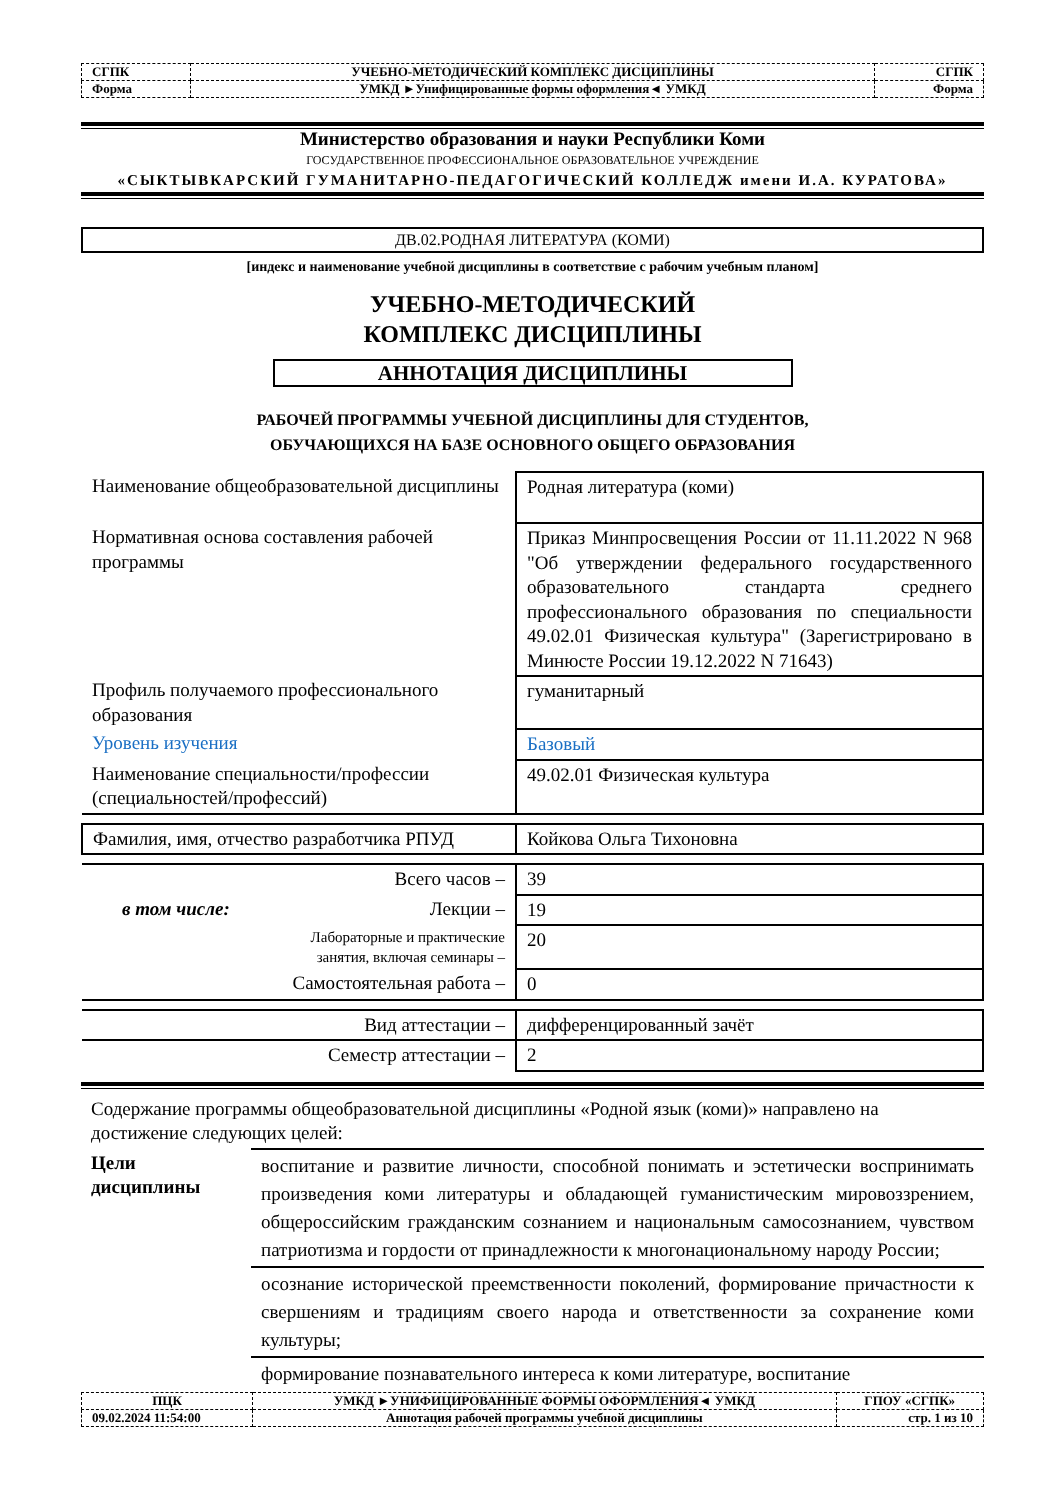| СГПК | УЧЕБНО-МЕТОДИЧЕСКИЙ КОМПЛЕКС ДИСЦИПЛИНЫ | СГПК |
| Форма | УМКД ►Унифицированные формы оформления◄ УМКД | Форма |
Министерство образования и науки Республики Коми
ГОСУДАРСТВЕННОЕ ПРОФЕССИОНАЛЬНОЕ ОБРАЗОВАТЕЛЬНОЕ УЧРЕЖДЕНИЕ
«СЫКТЫВКАРСКИЙ ГУМАНИТАРНО-ПЕДАГОГИЧЕСКИЙ КОЛЛЕДЖ имени И.А. КУРАТОВА»
ДВ.02.РОДНАЯ ЛИТЕРАТУРА (КОМИ)
[индекс и наименование учебной дисциплины в соответствие с рабочим учебным планом]
УЧЕБНО-МЕТОДИЧЕСКИЙ
КОМПЛЕКС ДИСЦИПЛИНЫ
АННОТАЦИЯ ДИСЦИПЛИНЫ
РАБОЧЕЙ ПРОГРАММЫ УЧЕБНОЙ ДИСЦИПЛИНЫ ДЛЯ СТУДЕНТОВ,
ОБУЧАЮЩИХСЯ НА БАЗЕ ОСНОВНОГО ОБЩЕГО ОБРАЗОВАНИЯ
| Наименование общеобразовательной дисциплины | Родная литература (коми) |
| Нормативная основа составления рабочей программы | Приказ Минпросвещения России от 11.11.2022 N 968 "Об утверждении федерального государственного образовательного стандарта среднего профессионального образования по специальности 49.02.01 Физическая культура" (Зарегистрировано в Минюсте России 19.12.2022 N 71643) |
| Профиль получаемого профессионального образования | гуманитарный |
| Уровень изучения | Базовый |
| Наименование специальности/профессии (специальностей/профессий) | 49.02.01 Физическая культура |
| Фамилия, имя, отчество разработчика РПУД | Койкова Ольга Тихоновна |
| Всего часов – | 39 |
| в том числе: Лекции – | 19 |
| Лабораторные и практические занятия, включая семинары – | 20 |
| Самостоятельная работа – | 0 |
| Вид аттестации – | дифференцированный зачёт |
| Семестр аттестации – | 2 |
| Содержание программы общеобразовательной дисциплины «Родной язык (коми)» направлено на достижение следующих целей: | |
| Цели дисциплины | воспитание и развитие личности, способной понимать и эстетически воспринимать произведения коми литературы и обладающей гуманистическим мировоззрением, общероссийским гражданским сознанием и национальным самосознанием, чувством патриотизма и гордости от принадлежности к многонациональному народу России; |
| | осознание исторической преемственности поколений, формирование причастности к свершениям и традициям своего народа и ответственности за сохранение коми культуры; |
| | формирование познавательного интереса к коми литературе, воспитание |
| ПЦК | УМКД ►УНИФИЦИРОВАННЫЕ ФОРМЫ ОФОРМЛЕНИЯ◄ УМКД | ГПОУ «СГПК» |
| 09.02.2024 11:54:00 | Аннотация рабочей программы учебной дисциплины | стр. 1 из 10 |